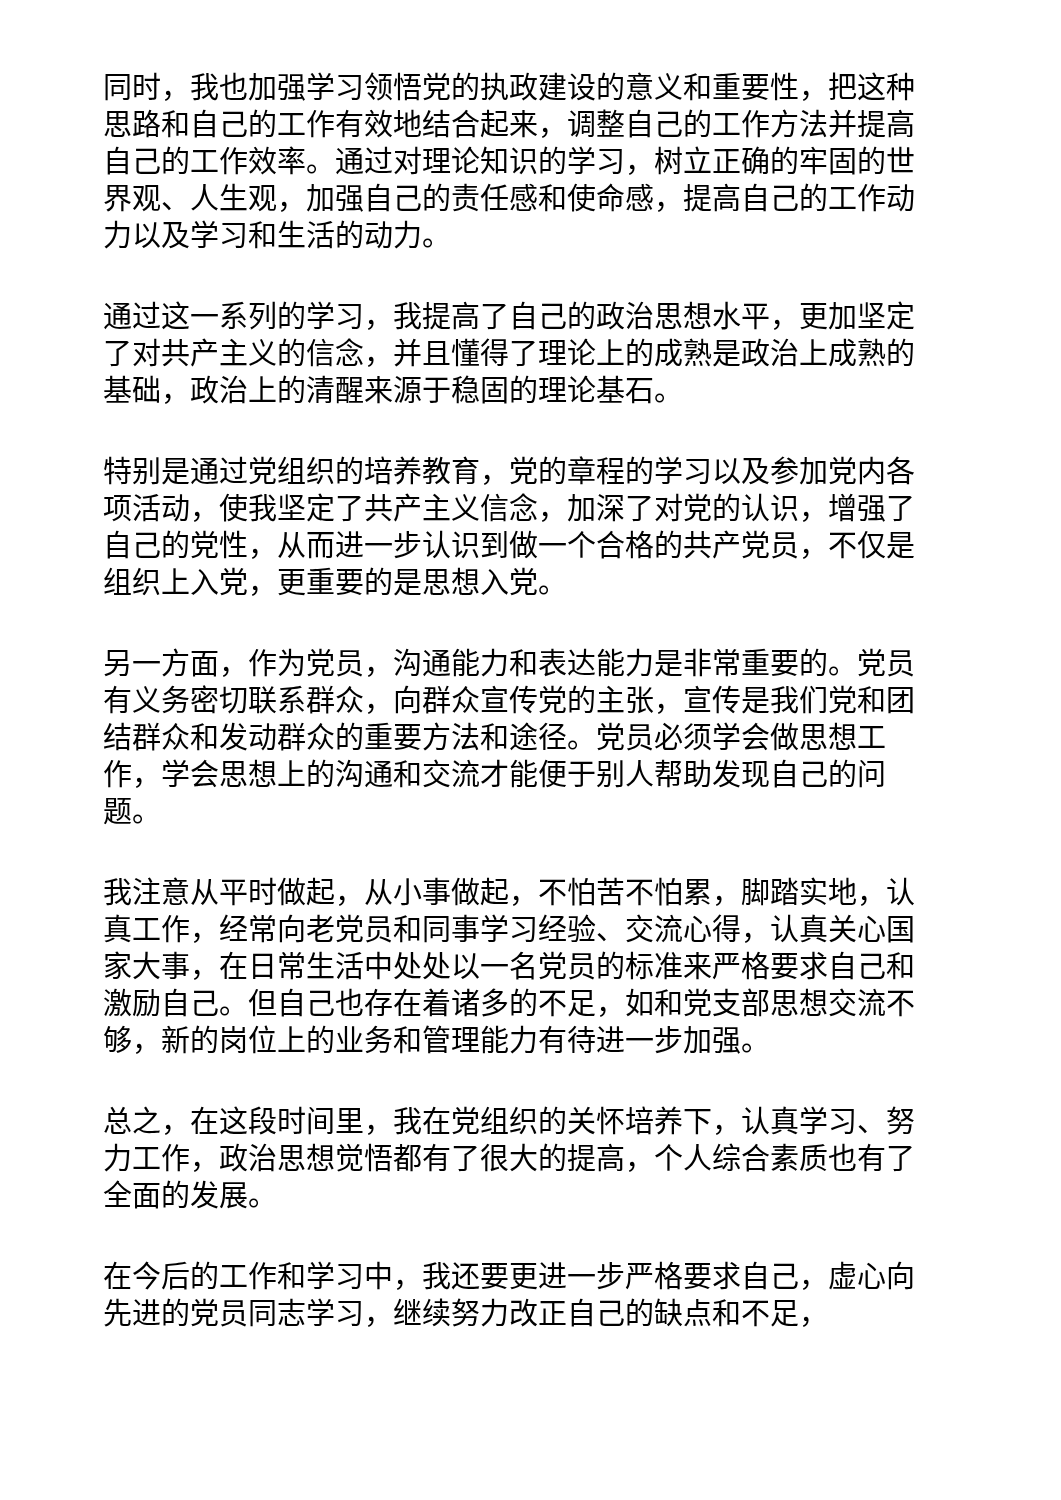同时，我也加强学习领悟党的执政建设的意义和重要性，把这种思路和自己的工作有效地结合起来，调整自己的工作方法并提高自己的工作效率。通过对理论知识的学习，树立正确的牢固的世界观、人生观，加强自己的责任感和使命感，提高自己的工作动力以及学习和生活的动力。
通过这一系列的学习，我提高了自己的政治思想水平，更加坚定了对共产主义的信念，并且懂得了理论上的成熟是政治上成熟的基础，政治上的清醒来源于稳固的理论基石。
特别是通过党组织的培养教育，党的章程的学习以及参加党内各项活动，使我坚定了共产主义信念，加深了对党的认识，增强了自己的党性，从而进一步认识到做一个合格的共产党员，不仅是组织上入党，更重要的是思想入党。
另一方面，作为党员，沟通能力和表达能力是非常重要的。党员有义务密切联系群众，向群众宣传党的主张，宣传是我们党和团结群众和发动群众的重要方法和途径。党员必须学会做思想工作，学会思想上的沟通和交流才能便于别人帮助发现自己的问题。
我注意从平时做起，从小事做起，不怕苦不怕累，脚踏实地，认真工作，经常向老党员和同事学习经验、交流心得，认真关心国家大事，在日常生活中处处以一名党员的标准来严格要求自己和激励自己。但自己也存在着诸多的不足，如和党支部思想交流不够，新的岗位上的业务和管理能力有待进一步加强。
总之，在这段时间里，我在党组织的关怀培养下，认真学习、努力工作，政治思想觉悟都有了很大的提高，个人综合素质也有了全面的发展。
在今后的工作和学习中，我还要更进一步严格要求自己，虚心向先进的党员同志学习，继续努力改正自己的缺点和不足，